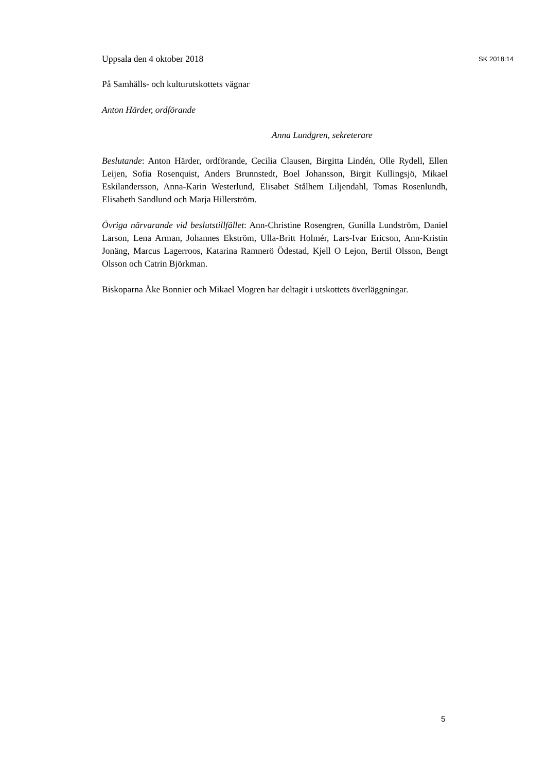Uppsala den 4 oktober 2018 SK 2018:14
På Samhälls- och kulturutskottets vägnar
Anton Härder, ordförande
Anna Lundgren, sekreterare
Beslutande: Anton Härder, ordförande, Cecilia Clausen, Birgitta Lindén, Olle Rydell, Ellen Leijen, Sofia Rosenquist, Anders Brunnstedt, Boel Johansson, Birgit Kullingsjö, Mikael Eskilandersson, Anna-Karin Westerlund, Elisabet Stålhem Liljendahl, Tomas Rosenlundh, Elisabeth Sandlund och Marja Hillerström.
Övriga närvarande vid beslutstillfället: Ann-Christine Rosengren, Gunilla Lundström, Daniel Larson, Lena Arman, Johannes Ekström, Ulla-Britt Holmér, Lars-Ivar Ericson, Ann-Kristin Jonäng, Marcus Lagerroos, Katarina Ramnerö Ödestad, Kjell O Lejon, Bertil Olsson, Bengt Olsson och Catrin Björkman.
Biskoparna Åke Bonnier och Mikael Mogren har deltagit i utskottets överläggningar.
5